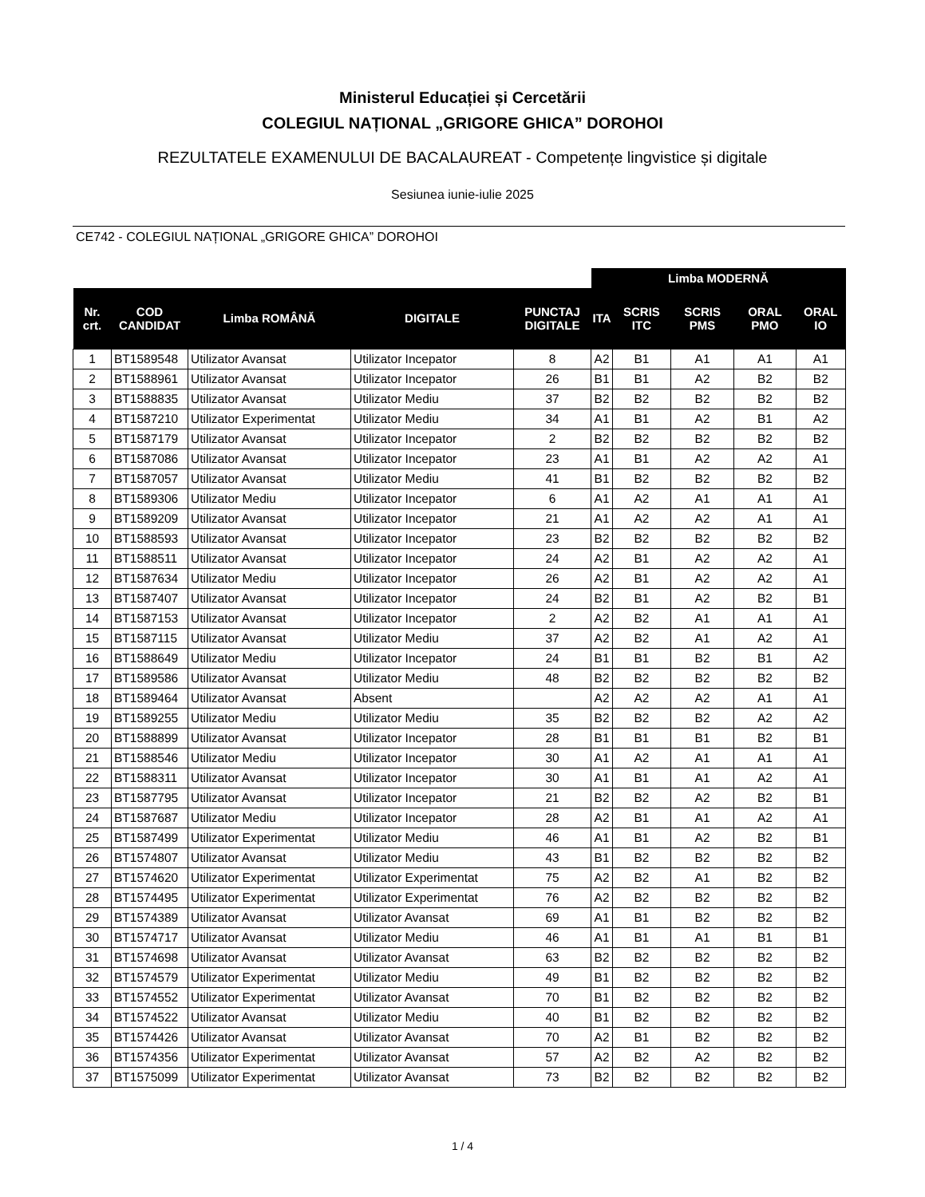Ministerul Educației și Cercetării
COLEGIUL NAȚIONAL „GRIGORE GHICA” DOROHOI
REZULTATELE EXAMENULUI DE BACALAUREAT - Competențe lingvistice și digitale
Sesiunea iunie-iulie 2025
CE742 - COLEGIUL NAȚIONAL „GRIGORE GHICA” DOROHOI
| | | | | | Limba MODERNĂ | | | | |
| --- | --- | --- | --- | --- | --- | --- | --- | --- | --- |
| Nr. crt. | COD CANDIDAT | Limba ROMÂNĂ | DIGITALE | PUNCTAJ DIGITALE | ITA | SCRIS ITC | SCRIS PMS | ORAL PMO | ORAL IO |
| 1 | BT1589548 | Utilizator Avansat | Utilizator Incepator | 8 | A2 | B1 | A1 | A1 | A1 |
| 2 | BT1588961 | Utilizator Avansat | Utilizator Incepator | 26 | B1 | B1 | A2 | B2 | B2 |
| 3 | BT1588835 | Utilizator Avansat | Utilizator Mediu | 37 | B2 | B2 | B2 | B2 | B2 |
| 4 | BT1587210 | Utilizator Experimentat | Utilizator Mediu | 34 | A1 | B1 | A2 | B1 | A2 |
| 5 | BT1587179 | Utilizator Avansat | Utilizator Incepator | 2 | B2 | B2 | B2 | B2 | B2 |
| 6 | BT1587086 | Utilizator Avansat | Utilizator Incepator | 23 | A1 | B1 | A2 | A2 | A1 |
| 7 | BT1587057 | Utilizator Avansat | Utilizator Mediu | 41 | B1 | B2 | B2 | B2 | B2 |
| 8 | BT1589306 | Utilizator Mediu | Utilizator Incepator | 6 | A1 | A2 | A1 | A1 | A1 |
| 9 | BT1589209 | Utilizator Avansat | Utilizator Incepator | 21 | A1 | A2 | A2 | A1 | A1 |
| 10 | BT1588593 | Utilizator Avansat | Utilizator Incepator | 23 | B2 | B2 | B2 | B2 | B2 |
| 11 | BT1588511 | Utilizator Avansat | Utilizator Incepator | 24 | A2 | B1 | A2 | A2 | A1 |
| 12 | BT1587634 | Utilizator Mediu | Utilizator Incepator | 26 | A2 | B1 | A2 | A2 | A1 |
| 13 | BT1587407 | Utilizator Avansat | Utilizator Incepator | 24 | B2 | B1 | A2 | B2 | B1 |
| 14 | BT1587153 | Utilizator Avansat | Utilizator Incepator | 2 | A2 | B2 | A1 | A1 | A1 |
| 15 | BT1587115 | Utilizator Avansat | Utilizator Mediu | 37 | A2 | B2 | A1 | A2 | A1 |
| 16 | BT1588649 | Utilizator Mediu | Utilizator Incepator | 24 | B1 | B1 | B2 | B1 | A2 |
| 17 | BT1589586 | Utilizator Avansat | Utilizator Mediu | 48 | B2 | B2 | B2 | B2 | B2 |
| 18 | BT1589464 | Utilizator Avansat | Absent | | A2 | A2 | A2 | A1 | A1 |
| 19 | BT1589255 | Utilizator Mediu | Utilizator Mediu | 35 | B2 | B2 | B2 | A2 | A2 |
| 20 | BT1588899 | Utilizator Avansat | Utilizator Incepator | 28 | B1 | B1 | B1 | B2 | B1 |
| 21 | BT1588546 | Utilizator Mediu | Utilizator Incepator | 30 | A1 | A2 | A1 | A1 | A1 |
| 22 | BT1588311 | Utilizator Avansat | Utilizator Incepator | 30 | A1 | B1 | A1 | A2 | A1 |
| 23 | BT1587795 | Utilizator Avansat | Utilizator Incepator | 21 | B2 | B2 | A2 | B2 | B1 |
| 24 | BT1587687 | Utilizator Mediu | Utilizator Incepator | 28 | A2 | B1 | A1 | A2 | A1 |
| 25 | BT1587499 | Utilizator Experimentat | Utilizator Mediu | 46 | A1 | B1 | A2 | B2 | B1 |
| 26 | BT1574807 | Utilizator Avansat | Utilizator Mediu | 43 | B1 | B2 | B2 | B2 | B2 |
| 27 | BT1574620 | Utilizator Experimentat | Utilizator Experimentat | 75 | A2 | B2 | A1 | B2 | B2 |
| 28 | BT1574495 | Utilizator Experimentat | Utilizator Experimentat | 76 | A2 | B2 | B2 | B2 | B2 |
| 29 | BT1574389 | Utilizator Avansat | Utilizator Avansat | 69 | A1 | B1 | B2 | B2 | B2 |
| 30 | BT1574717 | Utilizator Avansat | Utilizator Mediu | 46 | A1 | B1 | A1 | B1 | B1 |
| 31 | BT1574698 | Utilizator Avansat | Utilizator Avansat | 63 | B2 | B2 | B2 | B2 | B2 |
| 32 | BT1574579 | Utilizator Experimentat | Utilizator Mediu | 49 | B1 | B2 | B2 | B2 | B2 |
| 33 | BT1574552 | Utilizator Experimentat | Utilizator Avansat | 70 | B1 | B2 | B2 | B2 | B2 |
| 34 | BT1574522 | Utilizator Avansat | Utilizator Mediu | 40 | B1 | B2 | B2 | B2 | B2 |
| 35 | BT1574426 | Utilizator Avansat | Utilizator Avansat | 70 | A2 | B1 | B2 | B2 | B2 |
| 36 | BT1574356 | Utilizator Experimentat | Utilizator Avansat | 57 | A2 | B2 | A2 | B2 | B2 |
| 37 | BT1575099 | Utilizator Experimentat | Utilizator Avansat | 73 | B2 | B2 | B2 | B2 | B2 |
1 / 4